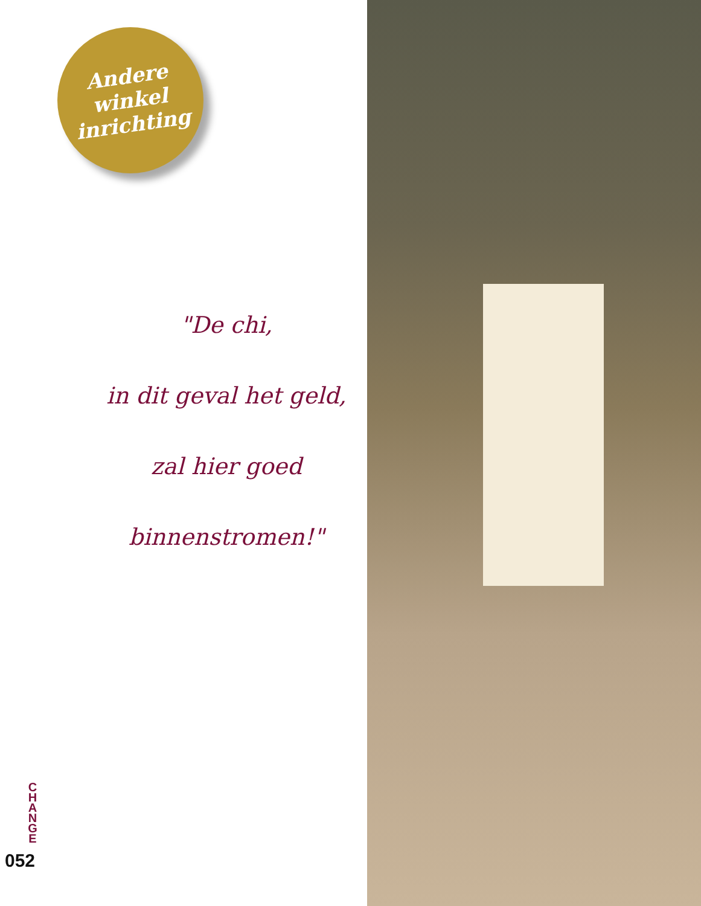Andere
winkel
inrichting
"De chi,
in dit geval het geld,
zal hier goed
binnenstromen!"
C
H
A
N
G
E
052